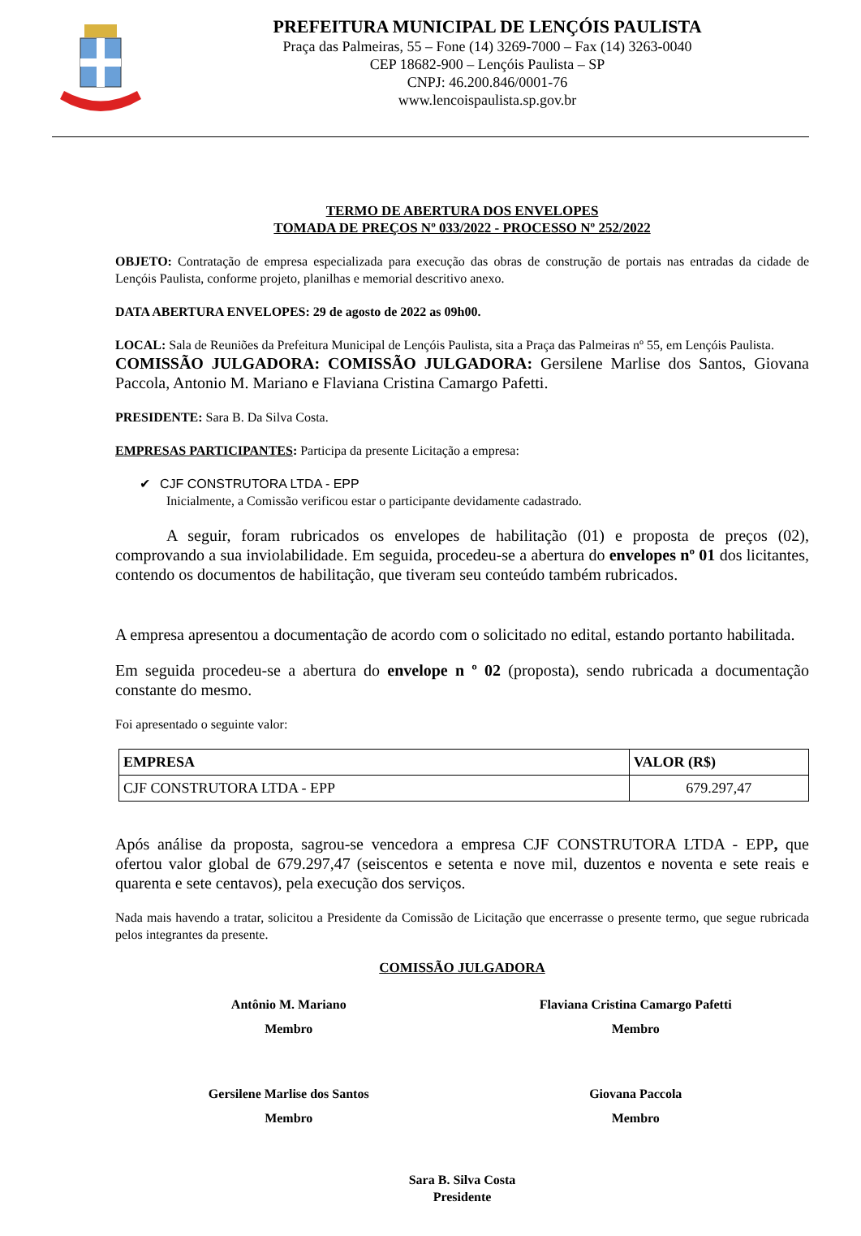PREFEITURA MUNICIPAL DE LENÇÓIS PAULISTA
Praça das Palmeiras, 55 – Fone (14) 3269-7000 – Fax (14) 3263-0040
CEP 18682-900 – Lençóis Paulista – SP
CNPJ: 46.200.846/0001-76
www.lencoispaulista.sp.gov.br
TERMO DE ABERTURA DOS ENVELOPES
TOMADA DE PREÇOS Nº 033/2022 - PROCESSO Nº 252/2022
OBJETO: Contratação de empresa especializada para execução das obras de construção de portais nas entradas da cidade de Lençóis Paulista, conforme projeto, planilhas e memorial descritivo anexo.
DATA ABERTURA ENVELOPES: 29 de agosto de 2022 as 09h00.
LOCAL: Sala de Reuniões da Prefeitura Municipal de Lençóis Paulista, sita a Praça das Palmeiras nº 55, em Lençóis Paulista.
COMISSÃO JULGADORA: COMISSÃO JULGADORA: Gersilene Marlise dos Santos, Giovana Paccola, Antonio M. Mariano e Flaviana Cristina Camargo Pafetti.
PRESIDENTE: Sara B. Da Silva Costa.
EMPRESAS PARTICIPANTES: Participa da presente Licitação a empresa:
✔ CJF CONSTRUTORA LTDA - EPP
Inicialmente, a Comissão verificou estar o participante devidamente cadastrado.
A seguir, foram rubricados os envelopes de habilitação (01) e proposta de preços (02), comprovando a sua inviolabilidade. Em seguida, procedeu-se a abertura do envelopes nº 01 dos licitantes, contendo os documentos de habilitação, que tiveram seu conteúdo também rubricados.
A empresa apresentou a documentação de acordo com o solicitado no edital, estando portanto habilitada.
Em seguida procedeu-se a abertura do envelope n º 02 (proposta), sendo rubricada a documentação constante do mesmo.
Foi apresentado o seguinte valor:
| EMPRESA | VALOR (R$) |
| --- | --- |
| CJF CONSTRUTORA LTDA - EPP | 679.297,47 |
Após análise da proposta, sagrou-se vencedora a empresa CJF CONSTRUTORA LTDA - EPP, que ofertou valor global de 679.297,47 (seiscentos e setenta e nove mil, duzentos e noventa e sete reais e quarenta e sete centavos), pela execução dos serviços.
Nada mais havendo a tratar, solicitou a Presidente da Comissão de Licitação que encerrasse o presente termo, que segue rubricada pelos integrantes da presente.
COMISSÃO JULGADORA
Antônio M. Mariano
Membro
Flaviana Cristina Camargo Pafetti
Membro
Gersilene Marlise dos Santos
Membro
Giovana Paccola
Membro
Sara B. Silva Costa
Presidente